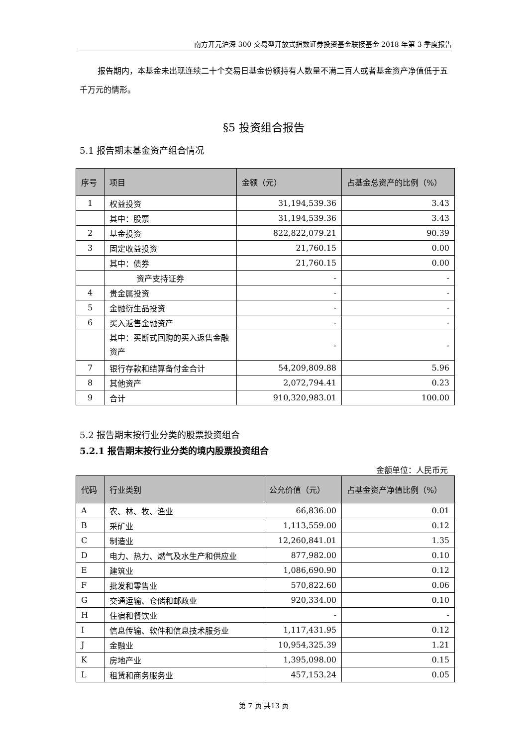南方开元沪深 300 交易型开放式指数证券投资基金联接基金 2018 年第 3 季度报告
报告期内，本基金未出现连续二十个交易日基金份额持有人数量不满二百人或者基金资产净值低于五千万元的情形。
§5 投资组合报告
5.1 报告期末基金资产组合情况
| 序号 | 项目 | 金额（元） | 占基金总资产的比例（%） |
| --- | --- | --- | --- |
| 1 | 权益投资 | 31,194,539.36 | 3.43 |
| | 其中：股票 | 31,194,539.36 | 3.43 |
| 2 | 基金投资 | 822,822,079.21 | 90.39 |
| 3 | 固定收益投资 | 21,760.15 | 0.00 |
| | 其中：债券 | 21,760.15 | 0.00 |
| | 资产支持证券 | - | - |
| 4 | 贵金属投资 | - | - |
| 5 | 金融衍生品投资 | - | - |
| 6 | 买入返售金融资产 | - | - |
| | 其中：买断式回购的买入返售金融资产 | - | - |
| 7 | 银行存款和结算备付金合计 | 54,209,809.88 | 5.96 |
| 8 | 其他资产 | 2,072,794.41 | 0.23 |
| 9 | 合计 | 910,320,983.01 | 100.00 |
5.2 报告期末按行业分类的股票投资组合
5.2.1 报告期末按行业分类的境内股票投资组合
金额单位：人民币元
| 代码 | 行业类别 | 公允价值（元） | 占基金资产净值比例（%） |
| --- | --- | --- | --- |
| A | 农、林、牧、渔业 | 66,836.00 | 0.01 |
| B | 采矿业 | 1,113,559.00 | 0.12 |
| C | 制造业 | 12,260,841.01 | 1.35 |
| D | 电力、热力、燃气及水生产和供应业 | 877,982.00 | 0.10 |
| E | 建筑业 | 1,086,690.90 | 0.12 |
| F | 批发和零售业 | 570,822.60 | 0.06 |
| G | 交通运输、仓储和邮政业 | 920,334.00 | 0.10 |
| H | 住宿和餐饮业 | - | - |
| I | 信息传输、软件和信息技术服务业 | 1,117,431.95 | 0.12 |
| J | 金融业 | 10,954,325.39 | 1.21 |
| K | 房地产业 | 1,395,098.00 | 0.15 |
| L | 租赁和商务服务业 | 457,153.24 | 0.05 |
第 7 页 共13 页